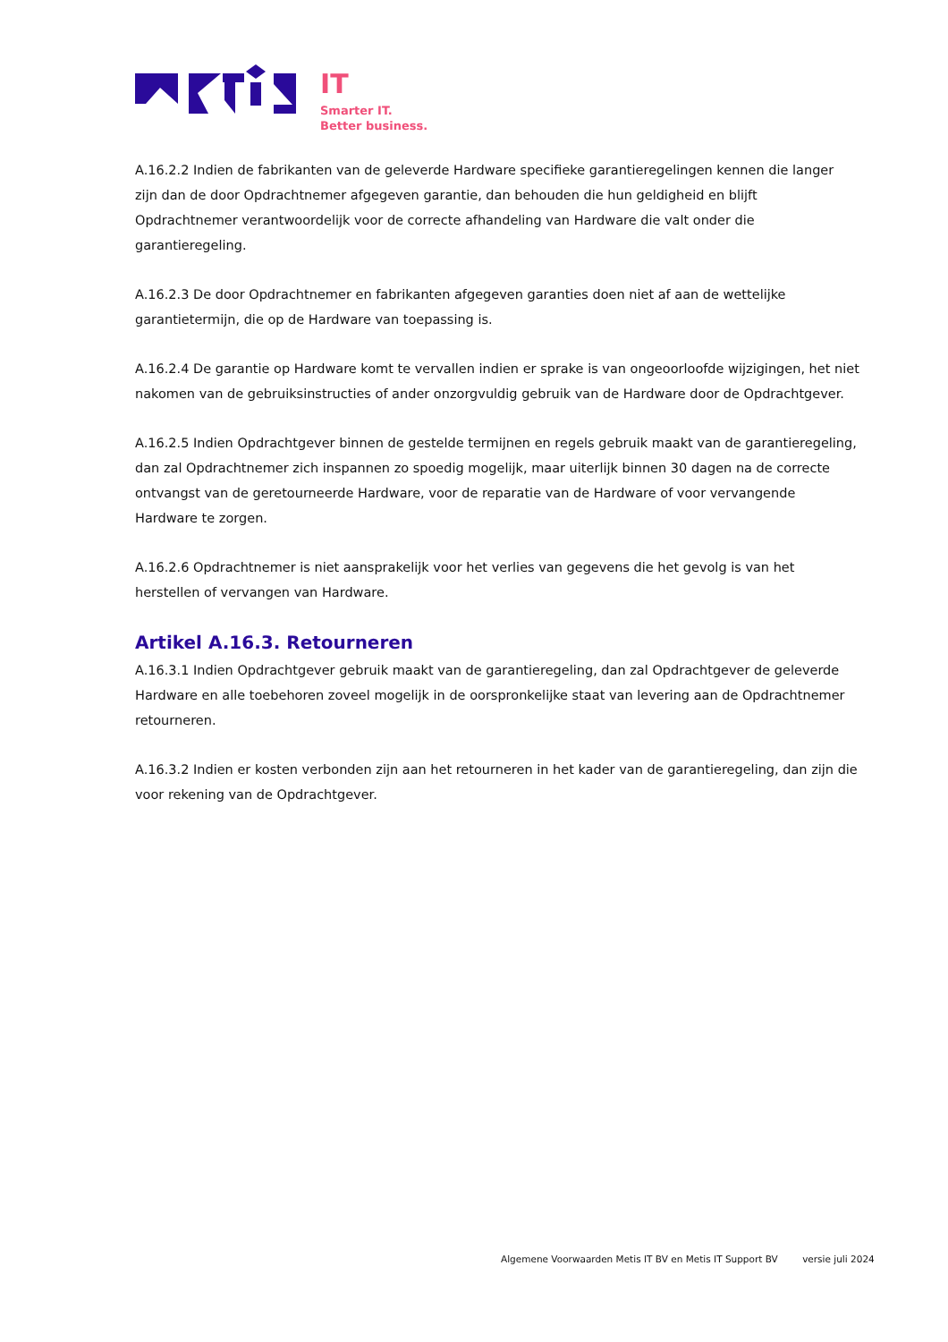IT
Smarter IT.
Better business.
A.16.2.2 Indien de fabrikanten van de geleverde Hardware specifieke garantieregelingen kennen die langer zijn dan de door Opdrachtnemer afgegeven garantie, dan behouden die hun geldigheid en blijft Opdrachtnemer verantwoordelijk voor de correcte afhandeling van Hardware die valt onder die garantieregeling.
A.16.2.3 De door Opdrachtnemer en fabrikanten afgegeven garanties doen niet af aan de wettelijke garantietermijn, die op de Hardware van toepassing is.
A.16.2.4 De garantie op Hardware komt te vervallen indien er sprake is van ongeoorloofde wijzigingen, het niet nakomen van de gebruiksinstructies of ander onzorgvuldig gebruik van de Hardware door de Opdrachtgever.
A.16.2.5 Indien Opdrachtgever binnen de gestelde termijnen en regels gebruik maakt van de garantieregeling, dan zal Opdrachtnemer zich inspannen zo spoedig mogelijk, maar uiterlijk binnen 30 dagen na de correcte ontvangst van de geretourneerde Hardware, voor de reparatie van de Hardware of voor vervangende Hardware te zorgen.
A.16.2.6 Opdrachtnemer is niet aansprakelijk voor het verlies van gegevens die het gevolg is van het herstellen of vervangen van Hardware.
Artikel A.16.3. Retourneren
A.16.3.1 Indien Opdrachtgever gebruik maakt van de garantieregeling, dan zal Opdrachtgever de geleverde Hardware en alle toebehoren zoveel mogelijk in de oorspronkelijke staat van levering aan de Opdrachtnemer retourneren.
A.16.3.2 Indien er kosten verbonden zijn aan het retourneren in het kader van de garantieregeling, dan zijn die voor rekening van de Opdrachtgever.
Algemene Voorwaarden Metis IT BV en Metis IT Support BV versie juli 2024